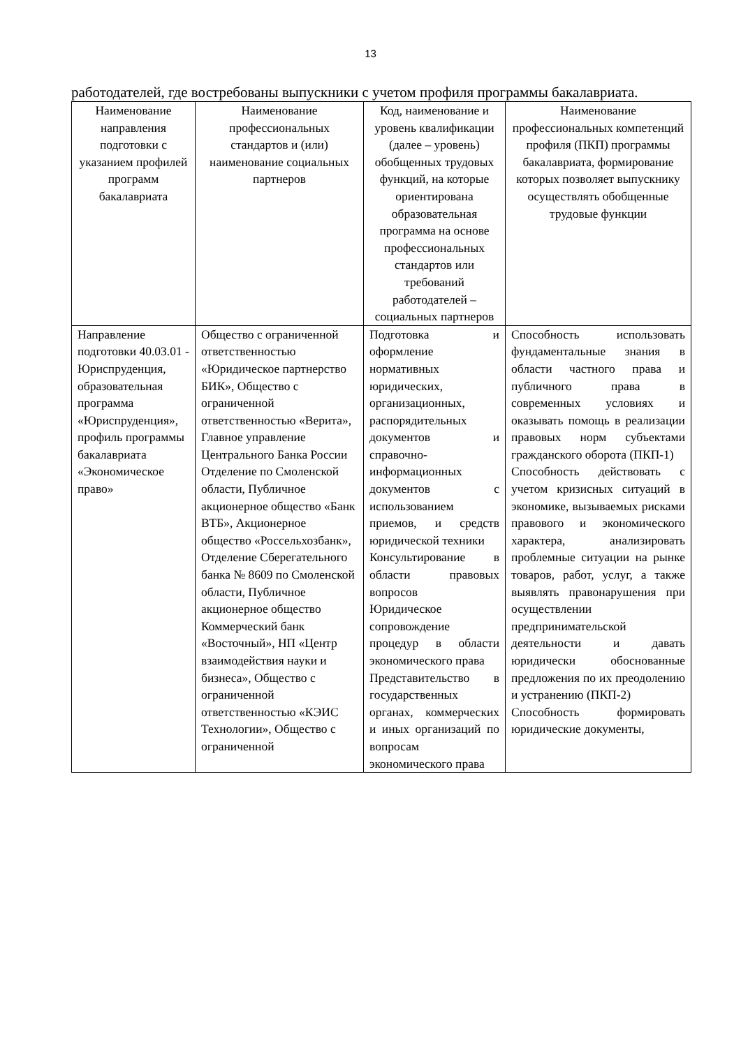13
работодателей, где востребованы выпускники с учетом профиля программы бакалавриата.
| Наименование направления подготовки с указанием профилей программ бакалавриата | Наименование профессиональных стандартов и (или) наименование социальных партнеров | Код, наименование и уровень квалификации (далее – уровень) обобщенных трудовых функций, на которые ориентирована образовательная программа на основе профессиональных стандартов или требований работодателей – социальных партнеров | Наименование профессиональных компетенций профиля (ПКП) программы бакалавриата, формирование которых позволяет выпускнику осуществлять обобщенные трудовые функции |
| --- | --- | --- | --- |
| Направление подготовки 40.03.01 - Юриспруденция, образовательная программа «Юриспруденция», профиль программы бакалавриата «Экономическое право» | Общество с ограниченной ответственностью «Юридическое партнерство БИК», Общество с ограниченной ответственностью «Верита», Главное управление Центрального Банка России Отделение по Смоленской области, Публичное акционерное общество «Банк ВТБ», Акционерное общество «Россельхозбанк», Отделение Сберегательного банка № 8609 по Смоленской области, Публичное акционерное общество Коммерческий банк «Восточный», НП «Центр взаимодействия науки и бизнеса», Общество с ограниченной ответственностью «КЭИС Технологии», Общество с ограниченной | Подготовка и оформление нормативных юридических, организационных, распорядительных документов и справочно-информационных документов с использованием приемов, и средств юридической техники Консультирование в области правовых вопросов Юридическое сопровождение процедур в области экономического права Представительство в государственных органах, коммерческих и иных организаций по вопросам экономического права | Способность использовать фундаментальные знания в области частного права и публичного права в современных условиях и оказывать помощь в реализации правовых норм субъектами гражданского оборота (ПКП-1) Способность действовать с учетом кризисных ситуаций в экономике, вызываемых рисками правового и экономического характера, анализировать проблемные ситуации на рынке товаров, работ, услуг, а также выявлять правонарушения при осуществлении предпринимательской деятельности и давать юридически обоснованные предложения по их преодолению и устранению (ПКП-2) Способность формировать юридические документы, |